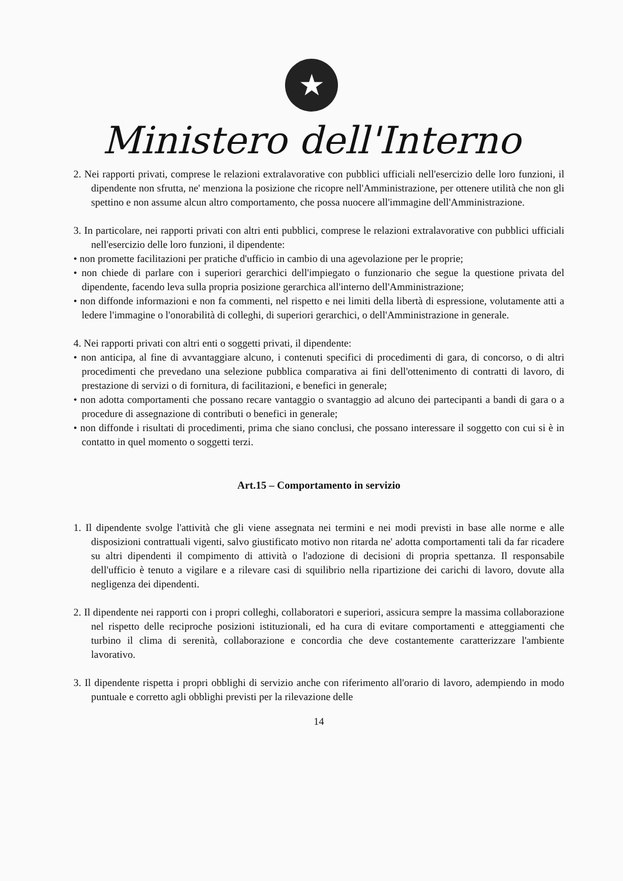★
Ministero dell'Interno
2. Nei rapporti privati, comprese le relazioni extralavorative con pubblici ufficiali nell'esercizio delle loro funzioni, il dipendente non sfrutta, ne' menziona la posizione che ricopre nell'Amministrazione, per ottenere utilità che non gli spettino e non assume alcun altro comportamento, che possa nuocere all'immagine dell'Amministrazione.
3. In particolare, nei rapporti privati con altri enti pubblici, comprese le relazioni extralavorative con pubblici ufficiali nell'esercizio delle loro funzioni, il dipendente:
• non promette facilitazioni per pratiche d'ufficio in cambio di una agevolazione per le proprie;
• non chiede di parlare con i superiori gerarchici dell'impiegato o funzionario che segue la questione privata del dipendente, facendo leva sulla propria posizione gerarchica all'interno dell'Amministrazione;
• non diffonde informazioni e non fa commenti, nel rispetto e nei limiti della libertà di espressione, volutamente atti a ledere l'immagine o l'onorabilità di colleghi, di superiori gerarchici, o dell'Amministrazione in generale.
4. Nei rapporti privati con altri enti o soggetti privati, il dipendente:
• non anticipa, al fine di avvantaggiare alcuno, i contenuti specifici di procedimenti di gara, di concorso, o di altri procedimenti che prevedano una selezione pubblica comparativa ai fini dell'ottenimento di contratti di lavoro, di prestazione di servizi o di fornitura, di facilitazioni, e benefici in generale;
• non adotta comportamenti che possano recare vantaggio o svantaggio ad alcuno dei partecipanti a bandi di gara o a procedure di assegnazione di contributi o benefici in generale;
• non diffonde i risultati di procedimenti, prima che siano conclusi, che possano interessare il soggetto con cui si è in contatto in quel momento o soggetti terzi.
Art.15 – Comportamento in servizio
1. Il dipendente svolge l'attività che gli viene assegnata nei termini e nei modi previsti in base alle norme e alle disposizioni contrattuali vigenti, salvo giustificato motivo non ritarda ne' adotta comportamenti tali da far ricadere su altri dipendenti il compimento di attività o l'adozione di decisioni di propria spettanza. Il responsabile dell'ufficio è tenuto a vigilare e a rilevare casi di squilibrio nella ripartizione dei carichi di lavoro, dovute alla negligenza dei dipendenti.
2. Il dipendente nei rapporti con i propri colleghi, collaboratori e superiori, assicura sempre la massima collaborazione nel rispetto delle reciproche posizioni istituzionali, ed ha cura di evitare comportamenti e atteggiamenti che turbino il clima di serenità, collaborazione e concordia che deve costantemente caratterizzare l'ambiente lavorativo.
3. Il dipendente rispetta i propri obblighi di servizio anche con riferimento all'orario di lavoro, adempiendo in modo puntuale e corretto agli obblighi previsti per la rilevazione delle
14